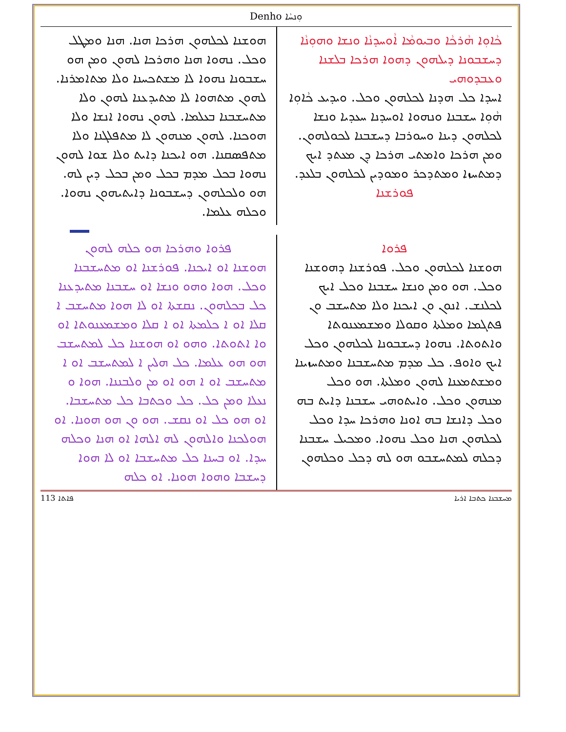Denho ܘܼܢܚܵܐ
ܟܵܐܘܼܐ ܗܵܪܟܵܐ ܘܒܝܘܡܵܐ ܐܵܘܚܕܢܵܐ ܘܢܫܐ ܘܗܘܼܢܵܐ ܕܚܫܒܘܢܐ ܕܝܠܗܘܢ ܕܗܘܐ ܗܪܟܐ ܒܠܫܢܐ ܘܥܒܕܘܗܝ
ܐܚܕܐ ܟܠ ܗܕܢܐ ܠܟܠܗܘܢ ܘܟܠ. ܘܝܕܝܥ ܟܵܐܘܼܐ ܗܵܘܼܐ ܚܫܒܢܐ ܘܢܗܘܐ ܐܘܚܕܢܐ ܚܥܕܝܐ ܘܢܫܐ ܠܟܠܗܘܢ ܕܝܢܐ ܘܚܘܪܒܐ ܕܚܫܒܢܐ ܠܟܘܠܗܘܢ. ܘܡܢ ܗܪܟܐ ܘܐܡܬܝ ܗܪܟܐ ܕܢ ܡܥܬܕ ܐܝܟ ܕܡܬܚܙܐ ܘܡܬܕܟܪ ܘܡܘܕܝܢ ܠܟܠܗܘܢ ܒܠܥܕ.
ܦܘܪܫܢܐ
ܗܘܫܢܐ ܠܟܠܗܘܢ ܗܪܟܐ ܗܢܐ. ܗܢܐ ܘܡܛܠ ܘܟܠ. ܢܗܘܐ ܗܢܐ ܘܗܪܟܐ ܠܗܘܢ ܘܡܢ ܗܘ ܚܫܒܘܢܐ ܢܗܘܐ ܠܐ ܡܫܬܟܚܢܐ ܘܠܐ ܡܬܐܡܪܢܐ. ܠܗܘܢ ܡܬܗܘܐ ܠܐ ܡܬܝܕܥܢܐ ܠܗܘܢ ܘܠܐ ܡܬܚܫܒܢܐ ܒܥܠܡܐ. ܠܗܘܢ ܢܗܘܐ ܐܢܫܐ ܘܠܐ ܗܘܟܢܐ. ܠܗܘܢ ܡܢܗܘܢ ܠܐ ܡܬܦܠܓܢܐ ܘܠܐ ܡܬܦܣܩܢܐ. ܗܘ ܐܝܟܢܐ ܕܐܝܬ ܘܠܐ ܫܘܐ ܠܗܘܢ ܢܗܘܐ ܒܟܠ ܡܕܡ ܒܟܠ ܘܡܢ ܒܟܠ ܕܝܢ ܠܗ. ܗܘ ܘܠܟܠܗܘܢ ܕܚܫܒܘܢܐ ܕܐܝܬܝܗܘܢ ܢܗܘܐ. ܘܟܠܗ ܥܠܡܐ.
ܦܪܘܐ
ܗܘܫܢܐ ܠܟܠܗܘܢ ܘܟܠ. ܦܘܪܫܢܐ ܕܗܘܫܢܐ ܘܟܠ. ܗܘ ܘܡܢ ܘܢܫܐ ܚܫܒܢܐ ܘܟܠ ܐܝܟ ܠܟܠܢܫ. ܐܢܘܢ ܘܢ ܐܝܟܢܐ ܘܠܐ ܡܬܚܫܒ ܘܢ ܦܬܓܡܐ ܘܡܠܬܐ ܘܩܘܠܐ ܘܡܫܡܥܢܘܬܐ ܘܐܬܘܬܐ. ܢܗܘܐ ܕܚܫܒܘܢܐ ܠܟܠܗܘܢ ܘܟܠ ܐܝܟ ܘܐܘܦ. ܟܠ ܡܕܡ ܡܬܚܫܒܢܐ ܘܡܬܚܙܝܢܐ ܘܡܫܬܡܥܢܐ ܠܗܘܢ ܘܡܠܬܐ. ܗܘ ܘܟܠ ܡܢܗܘܢ ܘܟܠ. ܘܐܝܬܘܗܝ ܚܫܒܢܐ ܕܐܝܬ ܒܗ ܘܟܠ ܕܐܢܫܐ ܒܗ ܐܘܢܐ ܘܗܪܟܐ ܚܕܐ ܘܟܠ ܠܟܠܗܘܢ ܗܢܐ ܘܟܠ ܢܗܘܐ. ܘܡܟܝܠ ܚܫܒܢܐ ܕܟܠܗ ܠܡܬܚܫܒܘ ܗܘ ܠܗ ܕܟܠ ܘܟܠܗܘܢ
ܦܪܘܐ ܘܗܪܟܐ ܗܘ ܟܠܗ ܠܗܘܢ
ܗܘܫܢܐ ܐܘ ܐܝܟܢܐ. ܦܘܪܫܢܐ ܐܘ ܡܬܚܫܒܢܐ ܘܟܠ. ܗܘܐ ܘܗܘ ܘܢܫܐ ܐܘ ܚܫܒܢܐ ܡܬܝܕܥܢܐ ܟܠ ܒܟܠܗܘܢ. ܢܩܫܬܐ ܐܘ ܠܐ ܗܘܐ ܡܬܚܫܒ ܐ ܩܠܐ ܐܘ ܐ ܟܠܡܬܐ ܐܘ ܐ ܩܠܐ ܘܡܫܡܥܢܘܬܐ ܐܘ ܘܐ ܐܬܘܬܐ. ܘܗܘ ܐܘ ܗܘܫܢܐ ܟܠ ܠܡܬܚܫܒ ܗܘ ܗܘ ܥܠܡܐ. ܟܠ ܗܠܝܢ ܐ ܠܡܬܚܫܒ ܐܘ ܐ ܡܬܚܫܒ ܐܘ ܐ ܗܘ ܐܘ ܡܢ ܘܠܒܢܢܐ. ܗܘܐ ܘ ܢܥܠܐ ܘܡܢ ܟܠ. ܟܠ ܘܟܬܒܐ ܟܠ ܡܬܚܫܒܐ. ܐܘ ܗܘ ܟܠ ܐܘ ܢܩܫ. ܗܘ ܘܢ ܗܘ ܗܘܢܐ. ܐܘ ܗܘܠܟܢܐ ܘܐܠܗܘܢ ܠܗ ܐܠܗܐ ܐܘ ܗܢܐ ܘܟܠܗ ܚܕܐ. ܐܘ ܒܚܢܐ ܟܠ ܡܬܚܫܒܐ ܐܘ ܠܐ ܗܘܐ ܕܚܫܒܐ ܘܗܘܐ ܗܘܢܐ. ܐܘ ܟܠܗ
113 ܦܐܬܐ ܡܚܫܒܢܐ ܟܬܒܐ ܐܪܝܐ